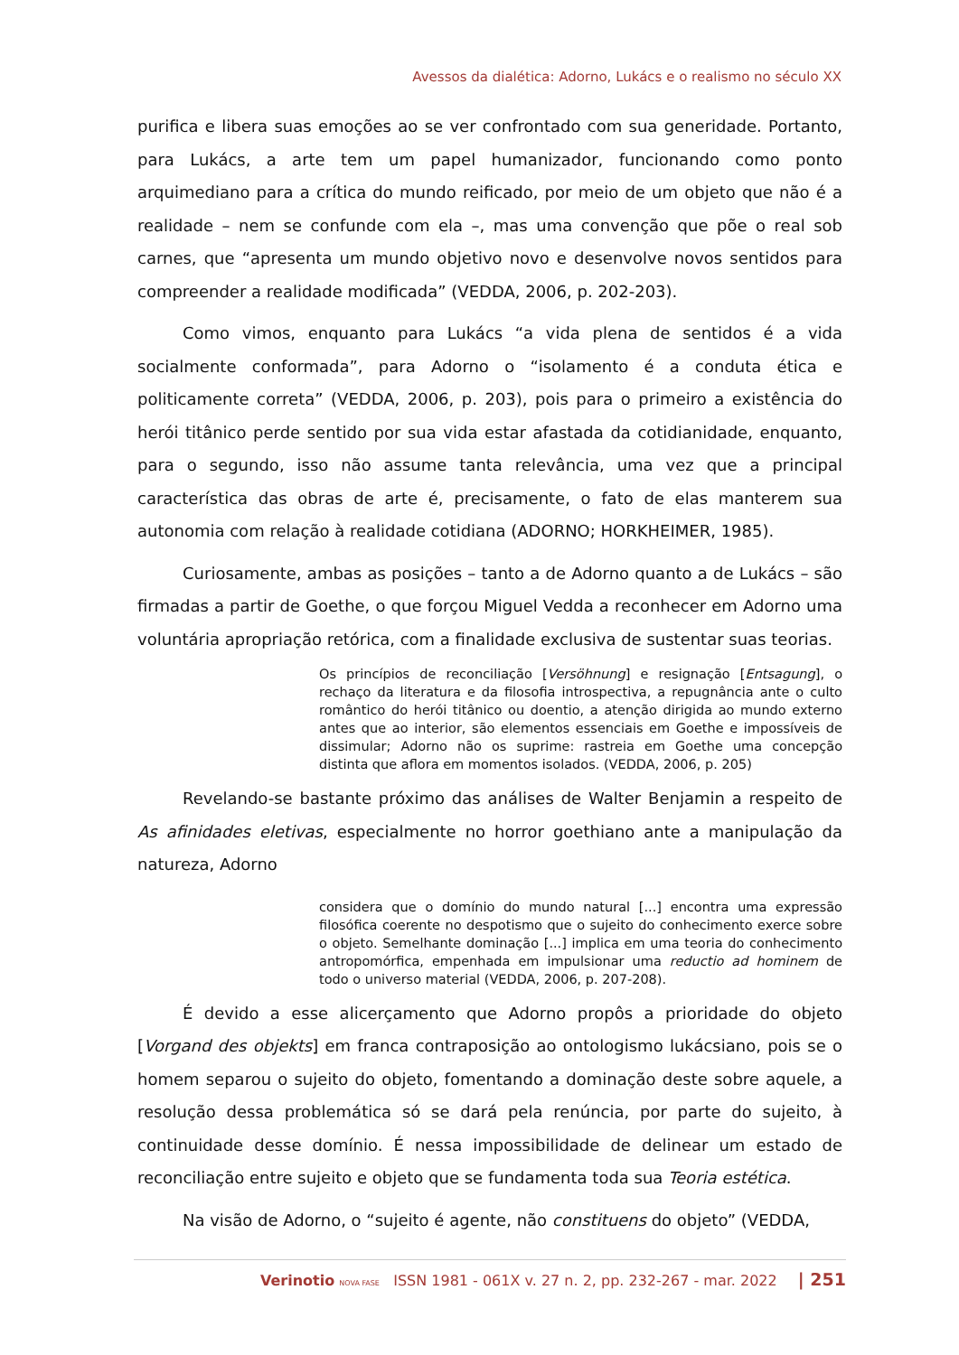Avessos da dialética: Adorno, Lukács e o realismo no século XX
purifica e libera suas emoções ao se ver confrontado com sua generidade. Portanto, para Lukács, a arte tem um papel humanizador, funcionando como ponto arquimediano para a crítica do mundo reificado, por meio de um objeto que não é a realidade – nem se confunde com ela –, mas uma convenção que põe o real sob carnes, que “apresenta um mundo objetivo novo e desenvolve novos sentidos para compreender a realidade modificada” (VEDDA, 2006, p. 202-203).
Como vimos, enquanto para Lukács “a vida plena de sentidos é a vida socialmente conformada”, para Adorno o “isolamento é a conduta ética e politicamente correta” (VEDDA, 2006, p. 203), pois para o primeiro a existência do herói titânico perde sentido por sua vida estar afastada da cotidianidade, enquanto, para o segundo, isso não assume tanta relevância, uma vez que a principal característica das obras de arte é, precisamente, o fato de elas manterem sua autonomia com relação à realidade cotidiana (ADORNO; HORKHEIMER, 1985).
Curiosamente, ambas as posições – tanto a de Adorno quanto a de Lukács – são firmadas a partir de Goethe, o que forçou Miguel Vedda a reconhecer em Adorno uma voluntária apropriação retórica, com a finalidade exclusiva de sustentar suas teorias.
Os princípios de reconciliação [Versöhnung] e resignação [Entsagung], o rechaço da literatura e da filosofia introspectiva, a repugnância ante o culto romântico do herói titânico ou doentio, a atenção dirigida ao mundo externo antes que ao interior, são elementos essenciais em Goethe e impossíveis de dissimular; Adorno não os suprime: rastreia em Goethe uma concepção distinta que aflora em momentos isolados. (VEDDA, 2006, p. 205)
Revelando-se bastante próximo das análises de Walter Benjamin a respeito de As afinidades eletivas, especialmente no horror goethiano ante a manipulação da natureza, Adorno
considera que o domínio do mundo natural [...] encontra uma expressão filosófica coerente no despotismo que o sujeito do conhecimento exerce sobre o objeto. Semelhante dominação [...] implica em uma teoria do conhecimento antropomórfica, empenhada em impulsionar uma reductio ad hominem de todo o universo material (VEDDA, 2006, p. 207-208).
É devido a esse alicerçamento que Adorno propôs a prioridade do objeto [Vorgand des objekts] em franca contraposição ao ontologismo lukácsiano, pois se o homem separou o sujeito do objeto, fomentando a dominação deste sobre aquele, a resolução dessa problemática só se dará pela renúncia, por parte do sujeito, à continuidade desse domínio. É nessa impossibilidade de delinear um estado de reconciliação entre sujeito e objeto que se fundamenta toda sua Teoria estética.
Na visão de Adorno, o “sujeito é agente, não constituens do objeto” (VEDDA,
Verinotio NOVA FASE ISSN 1981 - 061X v. 27 n. 2, pp. 232-267 - mar. 2022 | 251